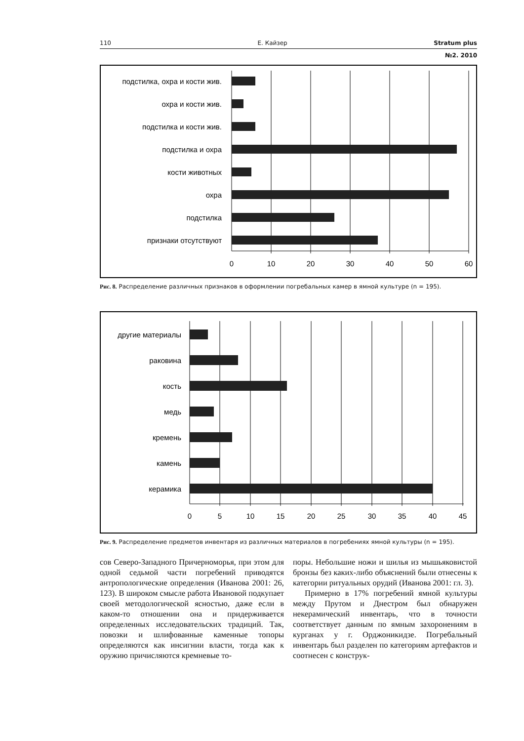110 Е. Кайзер Stratum plus
№2. 2010
подстилка, охра и кости жив.
охра и кости жив.
подстилка и кости жив.
подстилка и охра
кости животных
охра
подстилка
признаки отсутствуют
0
10
20
30
40
50
60
Рис. 8. Распределение различных признаков в оформлении погребальных камер в ямной культуре (n = 195).
другие материалы
раковина
кость
медь
кремень
камень
керамика
0
5
10
15
20
25
30
35
40
45
Рис. 9. Распределение предметов инвентаря из различных материалов в погребениях ямной культуры (n = 195).
сов Северо-Западного Причерноморья, при этом для одной седьмой части погребений приводятся антропологические определения (Иванова 2001: 26, 123). В широком смысле работа Ивановой подкупает своей методологической ясностью, даже если в каком-то отношении она и придерживается определенных исследовательских традиций. Так, повозки и шлифованные каменные топоры определяются как инсигнии власти, тогда как к оружию причисляются кремневые то-
поры. Небольшие ножи и шилья из мышьяковистой бронзы без каких-либо объяснений были отнесены к категории ритуальных орудий (Иванова 2001: гл. 3).
Примерно в 17% погребений ямной культуры между Прутом и Днестром был обнаружен некерамический инвентарь, что в точности соответствует данным по ямным захоронениям в курганах у г. Орджоникидзе. Погребальный инвентарь был разделен по категориям артефактов и соотнесен с конструк-